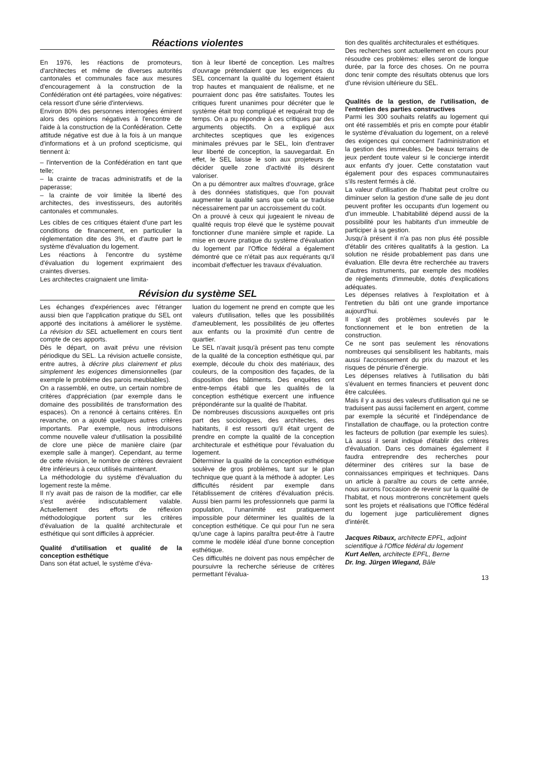Réactions violentes
En 1976, les réactions de promoteurs, d'architectes et même de diverses autorités cantonales et communales face aux mesures d'encouragement à la construction de la Confédération ont été partagées, voire négatives: cela ressort d'une série d'interviews.
Environ 80% des personnes interrogées émirent alors des opinions négatives à l'encontre de l'aide à la construction de la Confédération. Cette attitude négative est due à la fois à un manque d'informations et à un profond scepticisme, qui tiennent à:
– l'intervention de la Confédération en tant que telle;
– la crainte de tracas administratifs et de la paperasse;
– la crainte de voir limitée la liberté des architectes, des investisseurs, des autorités cantonales et communales.
Les cibles de ces critiques étaient d'une part les conditions de financement, en particulier la réglementation dite des 3%, et d'autre part le système d'évaluation du logement.
Les réactions à l'encontre du système d'évaluation du logement exprimaient des craintes diverses.
Les architectes craignaient une limita-
tion à leur liberté de conception. Les maîtres d'ouvrage prétendaient que les exigences du SEL concernant la qualité du logement étaient trop hautes et manquaient de réalisme, et ne pourraient donc pas être satisfaites. Toutes les critiques furent unanimes pour décréter que le système était trop compliqué et requérait trop de temps. On a pu répondre à ces critiques par des arguments objectifs. On a expliqué aux architectes sceptiques que les exigences minimales prévues par le SEL, loin d'entraver leur liberté de conception, la sauvegardait. En effet, le SEL laisse le soin aux projeteurs de décider quelle zone d'activité ils désirent valoriser.
On a pu démontrer aux maîtres d'ouvrage, grâce à des données statistiques, que l'on pouvait augmenter la qualité sans que cela se traduise nécessairement par un accroissement du coût.
On a prouvé à ceux qui jugeaient le niveau de qualité requis trop élevé que le système pouvait fonctionner d'une manière simple et rapide. La mise en œuvre pratique du système d'évaluation du logement par l'Office fédéral a également démontré que ce n'était pas aux requérants qu'il incombait d'effectuer les travaux d'évaluation.
Révision du système SEL
Les échanges d'expériences avec l'étranger aussi bien que l'application pratique du SEL ont apporté des incitations à améliorer le système. La révision du SEL actuellement en cours tient compte de ces apports.
Dès le départ, on avait prévu une révision périodique du SEL. La révision actuelle consiste, entre autres, à décrire plus clairement et plus simplement les exigences dimensionnelles (par exemple le problème des parois meublables).
On a rassemblé, en outre, un certain nombre de critères d'appréciation (par exemple dans le domaine des possibilités de transformation des espaces). On a renoncé à certains critères. En revanche, on a ajouté quelques autres critères importants. Par exemple, nous introduisons comme nouvelle valeur d'utilisation la possibilité de clore une pièce de manière claire (par exemple salle à manger). Cependant, au terme de cette révision, le nombre de critères devraient être inférieurs à ceux utilisés maintenant.
La méthodologie du système d'évaluation du logement reste la même.
Il n'y avait pas de raison de la modifier, car elle s'est avérée indiscutablement valable. Actuellement des efforts de réflexion méthodologique portent sur les critères d'évaluation de la qualité architecturale et esthétique qui sont difficiles à apprécier.
Qualité d'utilisation et qualité de la conception esthétique
Dans son état actuel, le système d'éva-
luation du logement ne prend en compte que les valeurs d'utilisation, telles que les possibilités d'ameublement, les possibilités de jeu offertes aux enfants ou la proximité d'un centre de quartier.
Le SEL n'avait jusqu'à présent pas tenu compte de la qualité de la conception esthétique qui, par exemple, découle du choix des matériaux, des couleurs, de la composition des façades, de la disposition des bâtiments. Des enquêtes ont entre-temps établi que les qualités de la conception esthétique exercent une influence prépondérante sur la qualité de l'habitat.
De nombreuses discussions auxquelles ont pris part des sociologues, des architectes, des habitants, il est ressorti qu'il était urgent de prendre en compte la qualité de la conception architecturale et esthétique pour l'évaluation du logement.
Déterminer la qualité de la conception esthétique soulève de gros problèmes, tant sur le plan technique que quant à la méthode à adopter. Les difficultés résident par exemple dans l'établissement de critères d'évaluation précis. Aussi bien parmi les professionnels que parmi la population, l'unanimité est pratiquement impossible pour déterminer les qualités de la conception esthétique. Ce qui pour l'un ne sera qu'une cage à lapins paraîtra peut-être à l'autre comme le modèle idéal d'une bonne conception esthétique.
Ces difficultés ne doivent pas nous empêcher de poursuivre la recherche sérieuse de critères permettant l'évalua-
tion des qualités architecturales et esthétiques.
Des recherches sont actuellement en cours pour résoudre ces problèmes: elles seront de longue durée, par la force des choses. On ne pourra donc tenir compte des résultats obtenus que lors d'une révision ultérieure du SEL.
Qualités de la gestion, de l'utilisation, de l'entretien des parties constructives
Parmi les 300 souhaits relatifs au logement qui ont été rassemblés et pris en compte pour établir le système d'évaluation du logement, on a relevé des exigences qui concernent l'administration et la gestion des immeubles. De beaux terrains de jeux perdent toute valeur si le concierge interdit aux enfants d'y jouer. Cette constatation vaut également pour des espaces communautaires s'ils restent fermés à clé.
La valeur d'utilisation de l'habitat peut croître ou diminuer selon la gestion d'une salle de jeu dont peuvent profiter les occupants d'un logement ou d'un immeuble. L'habitabilité dépend aussi de la possibilité pour les habitants d'un immeuble de participer à sa gestion.
Jusqu'à présent il n'a pas non plus été possible d'établir des critères qualitatifs à la gestion. La solution ne réside probablement pas dans une évaluation. Elle devra être recherchée au travers d'autres instruments, par exemple des modèles de règlements d'immeuble, dotés d'explications adéquates.
Les dépenses relatives à l'exploitation et à l'entretien du bâti ont une grande importance aujourd'hui.
Il s'agit des problèmes soulevés par le fonctionnement et le bon entretien de la construction.
Ce ne sont pas seulement les rénovations nombreuses qui sensibilisent les habitants, mais aussi l'accroissement du prix du mazout et les risques de pénurie d'énergie.
Les dépenses relatives à l'utilisation du bâti s'évaluent en termes financiers et peuvent donc être calculées.
Mais il y a aussi des valeurs d'utilisation qui ne se traduisent pas aussi facilement en argent, comme par exemple la sécurité et l'indépendance de l'installation de chauffage, ou la protection contre les facteurs de pollution (par exemple les suies). Là aussi il serait indiqué d'établir des critères d'évaluation. Dans ces domaines également il faudra entreprendre des recherches pour déterminer des critères sur la base de connaissances empiriques et techniques. Dans un article à paraître au cours de cette année, nous aurons l'occasion de revenir sur la qualité de l'habitat, et nous montrerons concrètement quels sont les projets et réalisations que l'Office fédéral du logement juge particulièrement dignes d'intérêt.
Jacques Ribaux, architecte EPFL, adjoint scientifique à l'Office fédéral du logement
Kurt Aellen, architecte EPFL, Berne
Dr. Ing. Jürgen Wiegand, Bâle
13